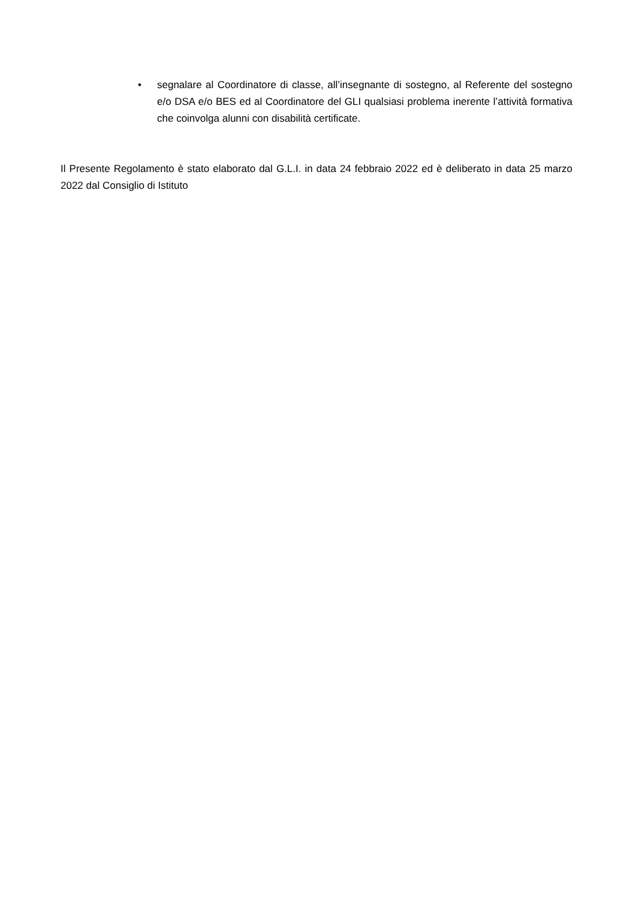• segnalare al Coordinatore di classe, all’insegnante di sostegno, al Referente del sostegno e/o DSA e/o BES ed al Coordinatore del GLI qualsiasi problema inerente l’attività formativa che coinvolga alunni con disabilità certificate.
Il Presente Regolamento è stato elaborato dal G.L.I. in data 24 febbraio 2022 ed è deliberato in data 25 marzo 2022 dal Consiglio di Istituto